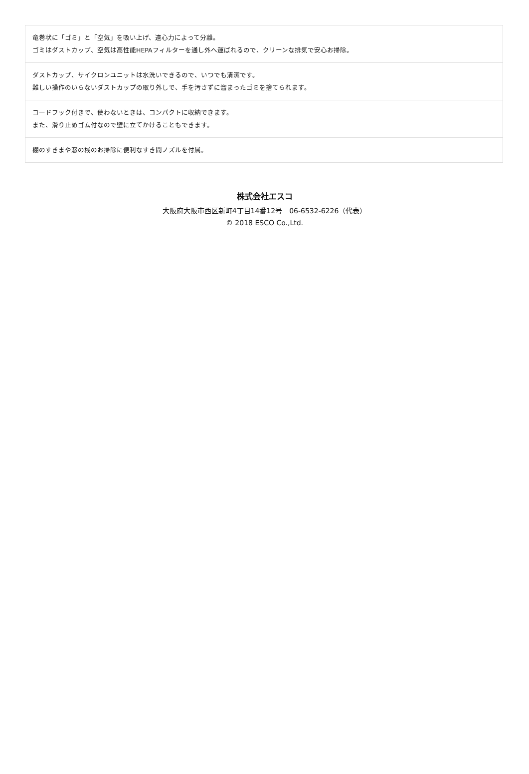| 竜巻状に「ゴミ」と「空気」を吸い上げ、遠心力によって分離。 ゴミはダストカップ、空気は高性能HEPAフィルターを通し外へ運ばれるので、クリーンな排気で安心お掃除。 |
| ダストカップ、サイクロンユニットは水洗いできるので、いつでも清潔です。 難しい操作のいらないダストカップの取り外しで、手を汚さずに溜まったゴミを捨てられます。 |
| コードフック付きで、使わないときは、コンパクトに収納できます。 また、滑り止めゴム付なので壁に立てかけることもできます。 |
| 棚のすきまや窓の桟のお掃除に便利なすき間ノズルを付属。 |
株式会社エスコ
大阪府大阪市西区新町4丁目14番12号　06-6532-6226（代表）
© 2018 ESCO Co.,Ltd.